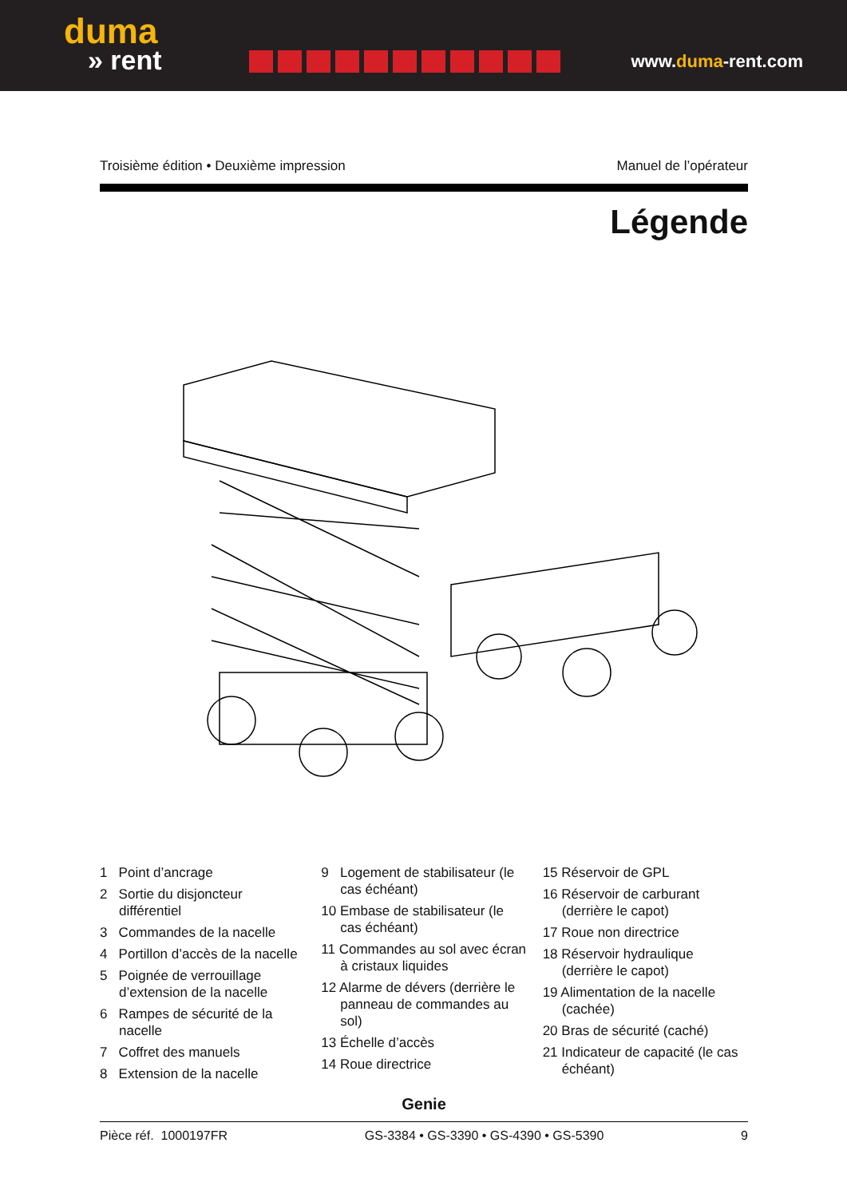duma
» rent
www.duma-rent.com
Troisième édition • Deuxième impression Manuel de l’opérateur
Légende
1 Point d’ancrage
2 Sortie du disjoncteur différentiel
3 Commandes de la nacelle
4 Portillon d’accès de la nacelle
5 Poignée de verrouillage d’extension de la nacelle
6 Rampes de sécurité de la nacelle
7 Coffret des manuels
8 Extension de la nacelle
9 Logement de stabilisateur (le cas échéant)
10 Embase de stabilisateur (le cas échéant)
11 Commandes au sol avec écran à cristaux liquides
12 Alarme de dévers (derrière le panneau de commandes au sol)
13 Échelle d’accès
14 Roue directrice
15 Réservoir de GPL
16 Réservoir de carburant (derrière le capot)
17 Roue non directrice
18 Réservoir hydraulique (derrière le capot)
19 Alimentation de la nacelle (cachée)
20 Bras de sécurité (caché)
21 Indicateur de capacité (le cas échéant)
Genie
Pièce réf. 1000197FR GS-3384 • GS-3390 • GS-4390 • GS-5390 9